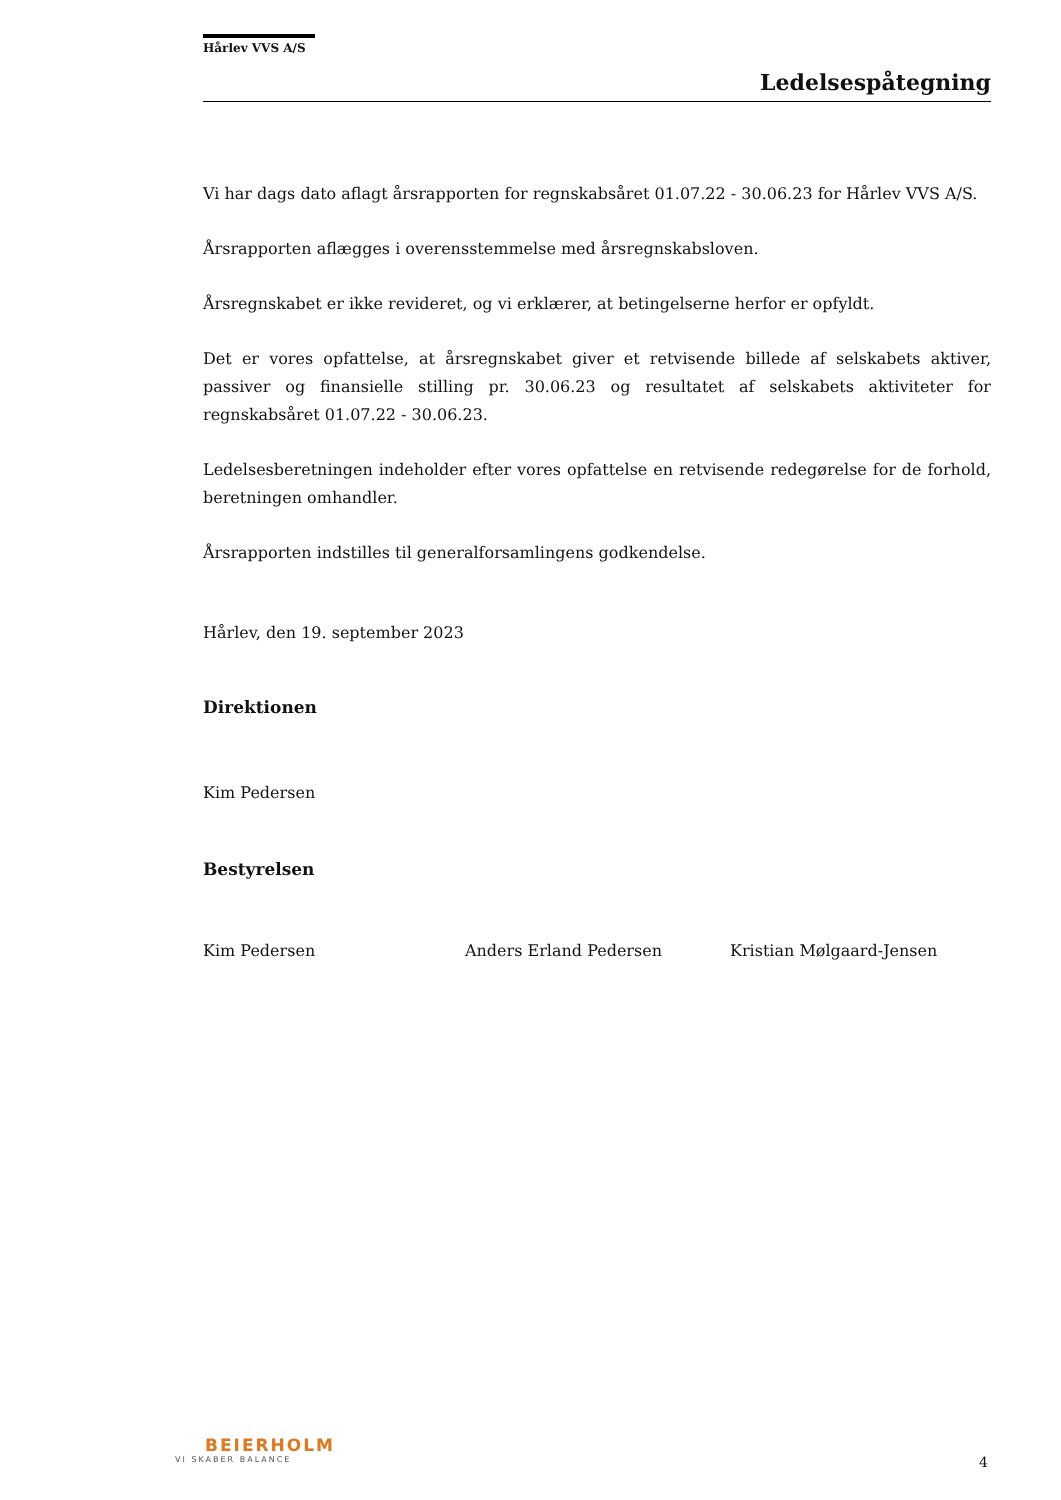Hårlev VVS A/S
Ledelsespåtegning
Vi har dags dato aflagt årsrapporten for regnskabsåret 01.07.22 - 30.06.23 for Hårlev VVS A/S.
Årsrapporten aflægges i overensstemmelse med årsregnskabsloven.
Årsregnskabet er ikke revideret, og vi erklærer, at betingelserne herfor er opfyldt.
Det er vores opfattelse, at årsregnskabet giver et retvisende billede af selskabets aktiver, passiver og finansielle stilling pr. 30.06.23 og resultatet af selskabets aktiviteter for regnskabsåret 01.07.22 - 30.06.23.
Ledelsesberetningen indeholder efter vores opfattelse en retvisende redegørelse for de forhold, beretningen omhandler.
Årsrapporten indstilles til generalforsamlingens godkendelse.
Hårlev, den 19. september 2023
Direktionen
Kim Pedersen
Bestyrelsen
Kim Pedersen Anders Erland Pedersen Kristian Mølgaard-Jensen
BEIERHOLM
VI SKABER BALANCE
4